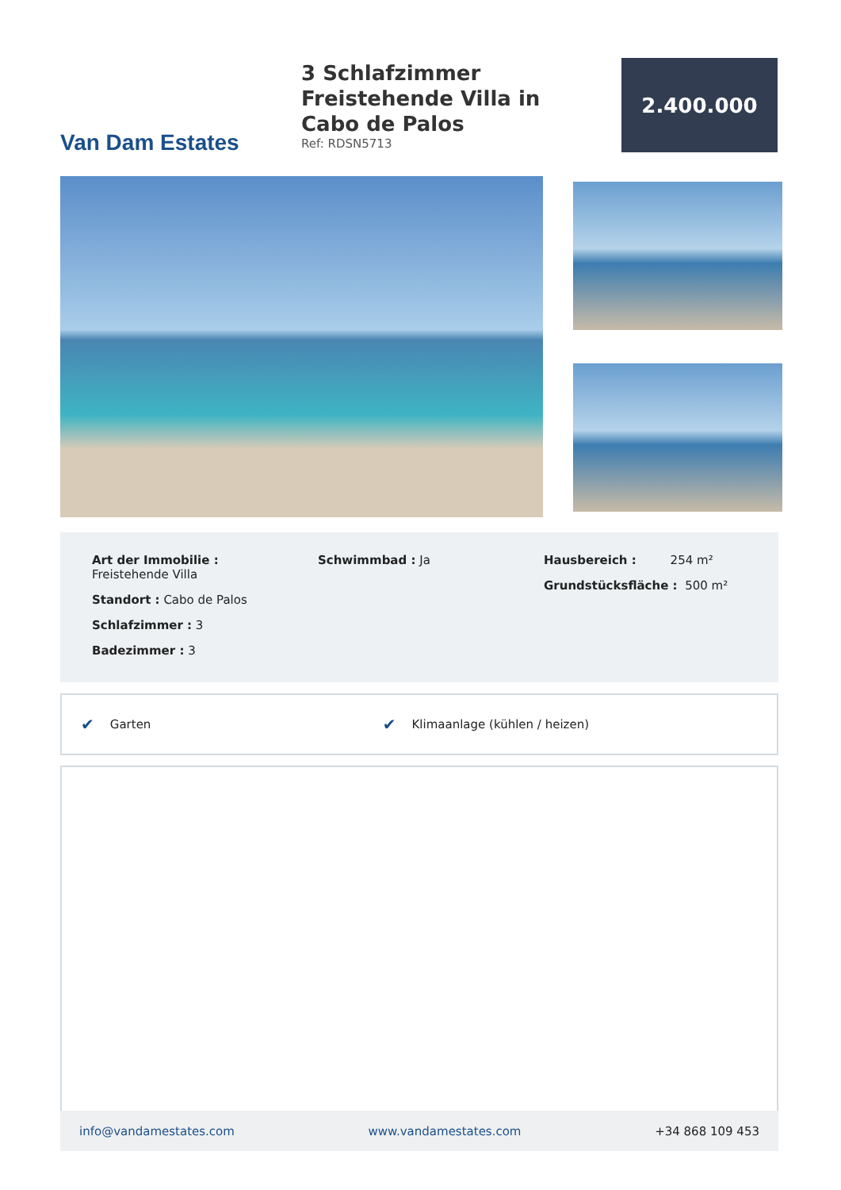Van Dam Estates
3 Schlafzimmer Freistehende Villa in Cabo de Palos
Ref: RDSN5713
2.400.000
Art der Immobilie :
Freistehende Villa
Standort : Cabo de Palos
Schlafzimmer : 3
Badezimmer : 3
Schwimmbad : Ja Hausbereich : 254 m²
Grundstücksfläche : 500 m²
✔
Garten
✔
Klimaanlage (kühlen / heizen)
info@vandamestates.com www.vandamestates.com +34 868 109 453